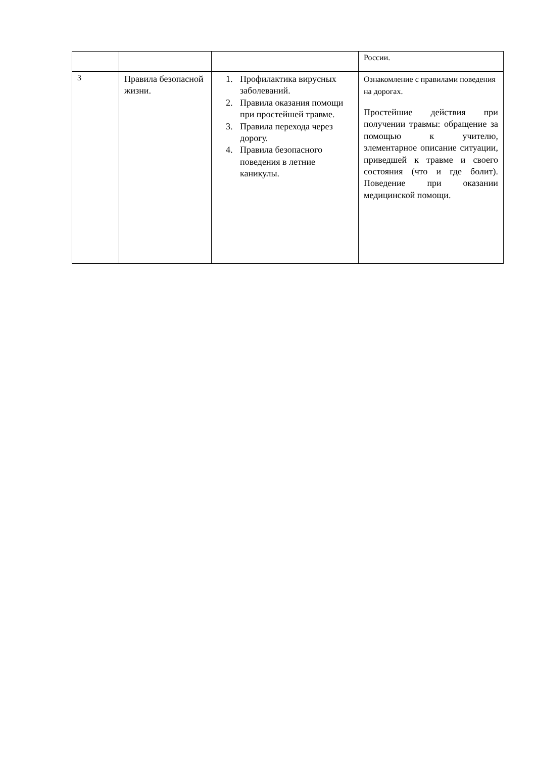| | | | России. |
| 3 | Правила безопасной жизни. | 1. Профилактика вирусных заболеваний. 2. Правила оказания помощи при простейшей травме. 3. Правила перехода через дорогу. 4. Правила безопасного поведения в летние каникулы. | Ознакомление с правилами поведения на дорогах. Простейшие действия при получении травмы: обращение за помощью к учителю, элементарное описание ситуации, приведшей к травме и своего состояния (что и где болит). Поведение при оказании медицинской помощи. |